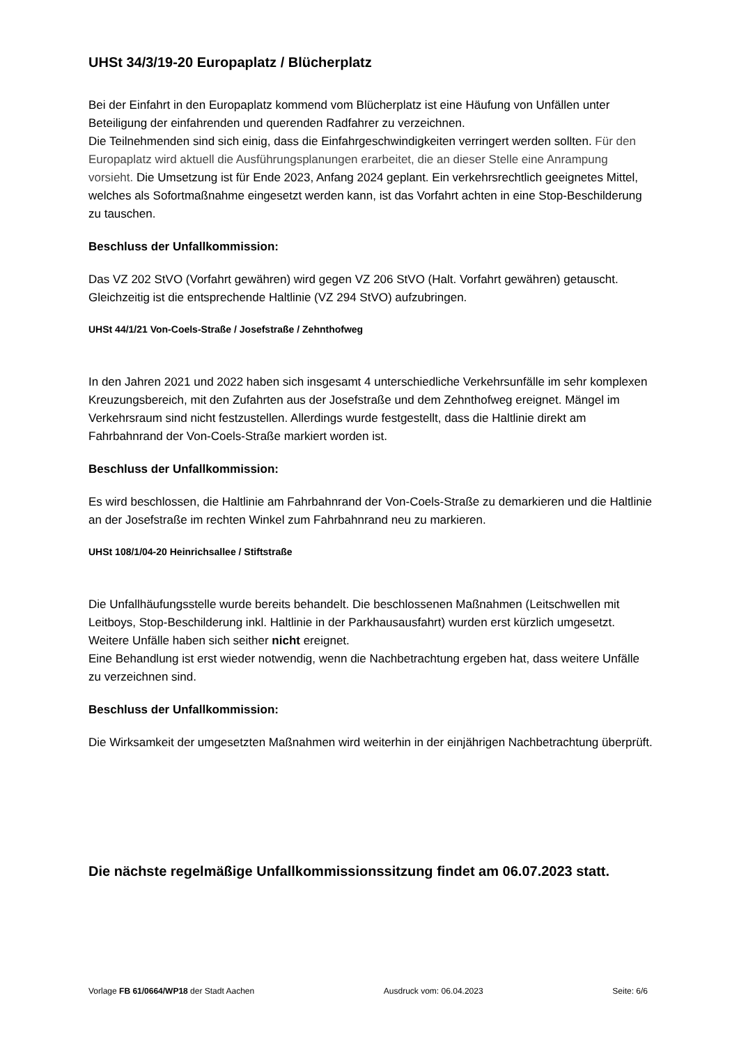UHSt 34/3/19-20 Europaplatz / Blücherplatz
Bei der Einfahrt in den Europaplatz kommend vom Blücherplatz ist eine Häufung von Unfällen unter Beteiligung der einfahrenden und querenden Radfahrer zu verzeichnen.
Die Teilnehmenden sind sich einig, dass die Einfahrgeschwindigkeiten verringert werden sollten. Für den Europaplatz wird aktuell die Ausführungsplanungen erarbeitet, die an dieser Stelle eine Anrampung vorsieht. Die Umsetzung ist für Ende 2023, Anfang 2024 geplant. Ein verkehrsrechtlich geeignetes Mittel, welches als Sofortmaßnahme eingesetzt werden kann, ist das Vorfahrt achten in eine Stop-Beschilderung zu tauschen.
Beschluss der Unfallkommission:
Das VZ 202 StVO (Vorfahrt gewähren) wird gegen VZ 206 StVO (Halt. Vorfahrt gewähren) getauscht. Gleichzeitig ist die entsprechende Haltlinie (VZ 294 StVO) aufzubringen.
UHSt 44/1/21 Von-Coels-Straße / Josefstraße / Zehnthofweg
In den Jahren 2021 und 2022 haben sich insgesamt 4 unterschiedliche Verkehrsunfälle im sehr komplexen Kreuzungsbereich, mit den Zufahrten aus der Josefstraße und dem Zehnthofweg ereignet. Mängel im Verkehrsraum sind nicht festzustellen. Allerdings wurde festgestellt, dass die Haltlinie direkt am Fahrbahnrand der Von-Coels-Straße markiert worden ist.
Beschluss der Unfallkommission:
Es wird beschlossen, die Haltlinie am Fahrbahnrand der Von-Coels-Straße zu demarkieren und die Haltlinie an der Josefstraße im rechten Winkel zum Fahrbahnrand neu zu markieren.
UHSt 108/1/04-20 Heinrichsallee / Stiftstraße
Die Unfallhäufungsstelle wurde bereits behandelt. Die beschlossenen Maßnahmen (Leitschwellen mit Leitboys, Stop-Beschilderung inkl. Haltlinie in der Parkhausausfahrt) wurden erst kürzlich umgesetzt. Weitere Unfälle haben sich seither nicht ereignet.
Eine Behandlung ist erst wieder notwendig, wenn die Nachbetrachtung ergeben hat, dass weitere Unfälle zu verzeichnen sind.
Beschluss der Unfallkommission:
Die Wirksamkeit der umgesetzten Maßnahmen wird weiterhin in der einjährigen Nachbetrachtung überprüft.
Die nächste regelmäßige Unfallkommissionssitzung findet am 06.07.2023 statt.
Vorlage FB 61/0664/WP18 der Stadt Aachen Ausdruck vom: 06.04.2023 Seite: 6/6